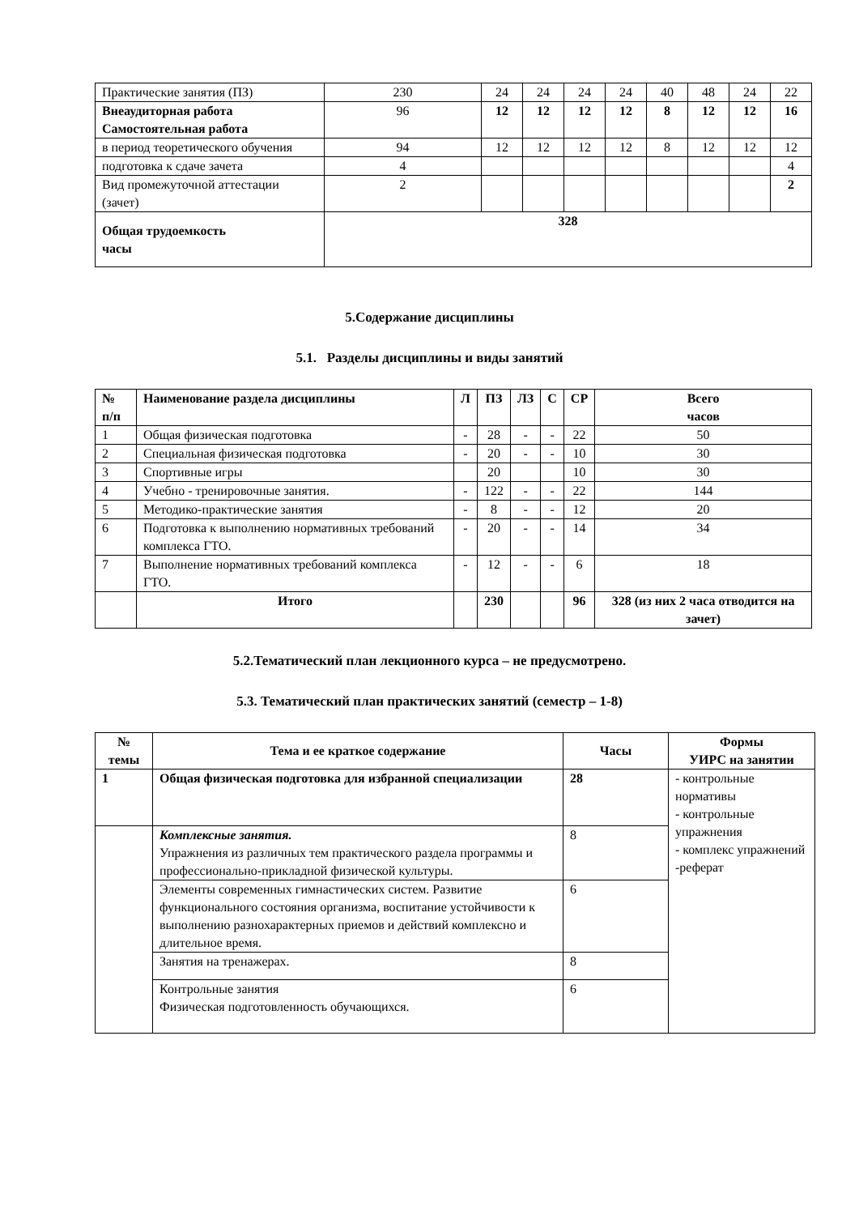| Практические занятия (ПЗ) | 230 | 24 | 24 | 24 | 24 | 40 | 48 | 24 | 22 |
| Внеаудиторная работа Самостоятельная работа | 96 | 12 | 12 | 12 | 12 | 8 | 12 | 12 | 16 |
| в период теоретического обучения | 94 | 12 | 12 | 12 | 12 | 8 | 12 | 12 | 12 |
| подготовка к сдаче зачета | 4 | | | | | | | | 4 |
| Вид промежуточной аттестации (зачет) | 2 | | | | | | | | 2 |
| Общая трудоемкость часы | 328 | | | | | | | | |
5.Содержание дисциплины
5.1. Разделы дисциплины и виды занятий
| № п/п | Наименование раздела дисциплины | Л | ПЗ | ЛЗ | С | СР | Всего часов |
| --- | --- | --- | --- | --- | --- | --- | --- |
| 1 | Общая физическая подготовка | - | 28 | - | - | 22 | 50 |
| 2 | Специальная физическая подготовка | - | 20 | - | - | 10 | 30 |
| 3 | Спортивные игры | | 20 | | | 10 | 30 |
| 4 | Учебно - тренировочные занятия. | - | 122 | - | - | 22 | 144 |
| 5 | Методико-практические занятия | - | 8 | - | - | 12 | 20 |
| 6 | Подготовка к выполнению нормативных требований комплекса ГТО. | - | 20 | - | - | 14 | 34 |
| 7 | Выполнение нормативных требований комплекса ГТО. | - | 12 | - | - | 6 | 18 |
| | Итого | | 230 | | | 96 | 328 (из них 2 часа отводится на зачет) |
5.2.Тематический план лекционного курса – не предусмотрено.
5.3. Тематический план практических занятий (семестр – 1-8)
| № темы | Тема и ее краткое содержание | Часы | Формы УИРС на занятии |
| --- | --- | --- | --- |
| 1 | Общая физическая подготовка для избранной специализации | 28 | - контрольные нормативы - контрольные упражнения - комплекс упражнений -реферат |
| | Комплексные занятия. Упражнения из различных тем практического раздела программы и профессионально-прикладной физической культуры. | 8 | |
| | Элементы современных гимнастических систем. Развитие функционального состояния организма, воспитание устойчивости к выполнению разнохарактерных приемов и действий комплексно и длительное время. | 6 | |
| | Занятия на тренажерах. | 8 | |
| | Контрольные занятия Физическая подготовленность обучающихся. | 6 | |